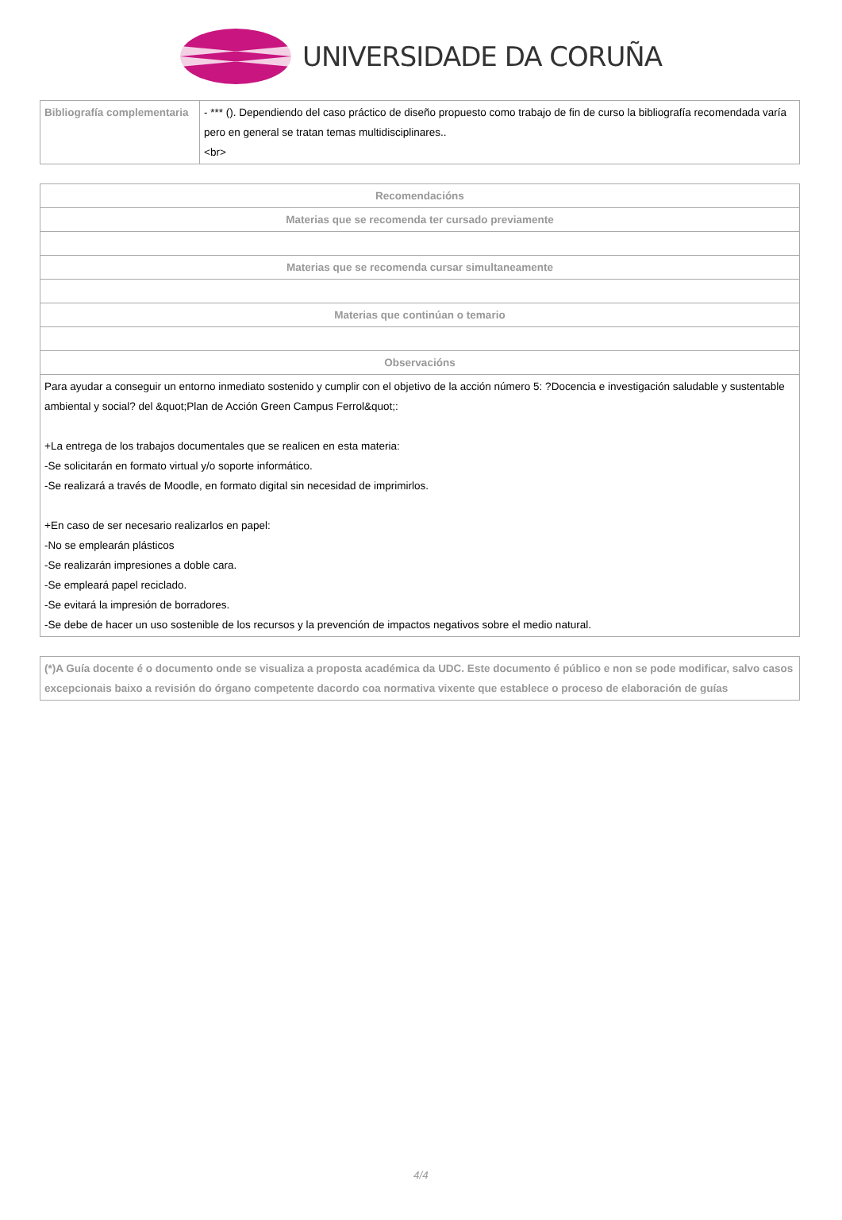UNIVERSIDADE DA CORUÑA
| Bibliografía complementaria | - *** (). Dependiendo del caso práctico de diseño propuesto como trabajo de fin de curso la bibliografía recomendada varía pero en general se tratan temas multidisciplinares.. <br> |
| Recomendacións |
| --- |
| Materias que se recomenda ter cursado previamente |
| Materias que se recomenda cursar simultaneamente |
| Materias que continúan o temario |
| Observacións |
| Para ayudar a conseguir un entorno inmediato sostenido y cumplir con el objetivo de la acción número 5: ?Docencia e investigación saludable y sustentable ambiental y social? del &quot;Plan de Acción Green Campus Ferrol&quot;: +La entrega de los trabajos documentales que se realicen en esta materia: -Se solicitarán en formato virtual y/o soporte informático. -Se realizará a través de Moodle, en formato digital sin necesidad de imprimirlos. +En caso de ser necesario realizarlos en papel: -No se emplearán plásticos -Se realizarán impresiones a doble cara. -Se empleará papel reciclado. -Se evitará la impresión de borradores. -Se debe de hacer un uso sostenible de los recursos y la prevención de impactos negativos sobre el medio natural. |
| (*)A Guía docente é o documento onde se visualiza a proposta académica da UDC. Este documento é público e non se pode modificar, salvo casos excepcionais baixo a revisión do órgano competente dacordo coa normativa vixente que establece o proceso de elaboración de guías |
4/4